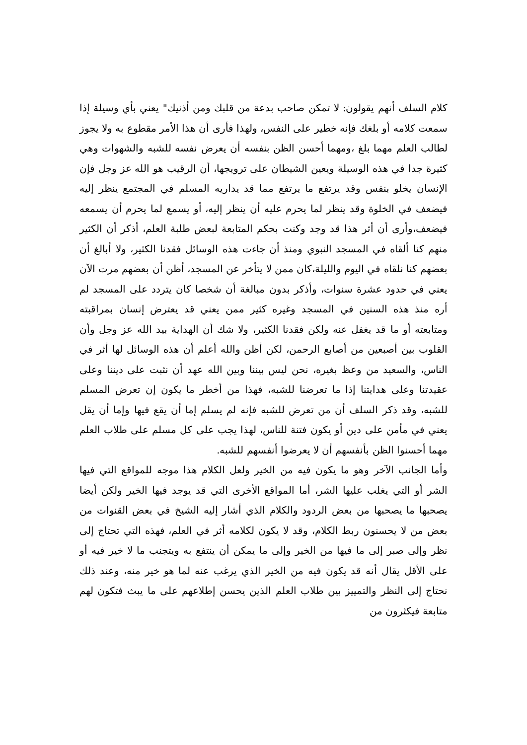كلام السلف أنهم يقولون: لا تمكن صاحب بدعة من قلبك ومن أذنيك" يعني بأي وسيلة إذا سمعت كلامه أو بلغك فإنه خطير على النفس، ولهذا فأرى أن هذا الأمر مقطوع به ولا يجوز لطالب العلم مهما بلغ ،ومهما أحسن الظن بنفسه أن يعرض نفسه للشبه والشهوات وهي كثيرة جدا في هذه الوسيلة ويعين الشيطان على ترويجها، أن الرقيب هو الله عز وجل فإن الإنسان يخلو بنفس وقد يرتفع ما يرتفع مما قد يداريه المسلم في المجتمع ينظر إليه فيضعف في الخلوة وقد ينظر لما يحرم عليه أن ينظر إليه، أو يسمع لما يحرم أن يسمعه فيضعف،وأرى أن أثر هذا قد وجد وكنت بحكم المتابعة لبعض طلبة العلم، أذكر أن الكثير منهم كنا ألقاه في المسجد النبوي ومنذ أن جاءت هذه الوسائل فقدنا الكثير، ولا أبالغ أن بعضهم كنا نلقاه في اليوم والليلة،كان ممن لا يتأخر عن المسجد، أظن أن بعضهم مرت الآن يعني في حدود عشرة سنوات، وأذكر بدون مبالغة أن شخصا كان يتردد على المسجد لم أره منذ هذه السنين في المسجد وغيره كثير ممن يعني قد يعترض إنسان بمراقبته ومتابعته أو ما قد يغفل عنه ولكن فقدنا الكثير، ولا شك أن الهداية بيد الله عز وجل وأن القلوب بين أصبعين من أصابع الرحمن، لكن أظن والله أعلم أن هذه الوسائل لها أثر في الناس، والسعيد من وعظ بغيره، نحن ليس بيننا وبين الله عهد أن نثبت على ديننا وعلى عقيدتنا وعلى هدايتنا إذا ما تعرضنا للشبه، فهذا من أخطر ما يكون إن تعرض المسلم للشبه، وقد ذكر السلف أن من تعرض للشبه فإنه لم يسلم إما أن يقع فيها وإما أن يقل يعني في مأمن على دين أو يكون فتنة للناس، لهذا يجب على كل مسلم على طلاب العلم مهما أحسنوا الظن بأنفسهم أن لا يعرضوا أنفسهم للشبه.
وأما الجانب الآخر وهو ما يكون فيه من الخير ولعل الكلام هذا موجه للمواقع التي فيها الشر أو التي يغلب عليها الشر، أما المواقع الأخرى التي قد يوجد فيها الخير ولكن أيضا يصحبها ما يصحبها من بعض الردود والكلام الذي أشار إليه الشيخ في بعض القنوات من بعض من لا يحسنون ربط الكلام، وقد لا يكون لكلامه أثر في العلم، فهذه التي تحتاج إلى نظر وإلى صبر إلى ما فيها من الخير وإلى ما يمكن أن ينتفع به ويتجنب ما لا خير فيه أو على الأقل يقال أنه قد يكون فيه من الخير الذي يرغب عنه لما هو خير منه، وعند ذلك نحتاج إلى النظر والتمييز بين طلاب العلم الذين يحسن إطلاعهم على ما يبث فتكون لهم متابعة فيكثرون من